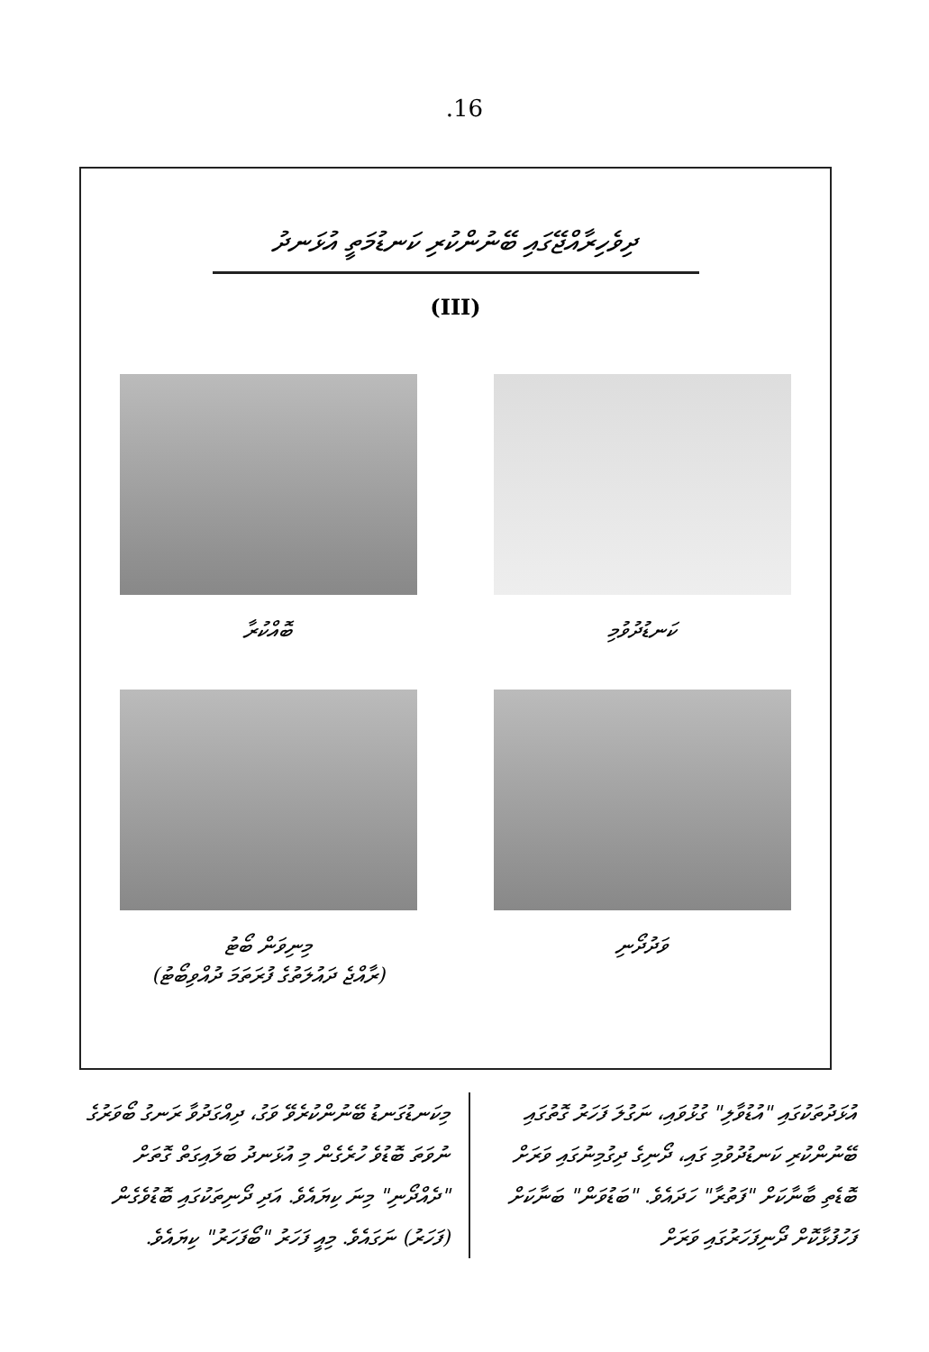.16
ދިވެހިރާއްޖޭގައި ބޭނުންކުރި ކަނޑުމަތީ އުޅަނދު
(III)
ކަނޑުދުވުމި
ބޮއްކުރާ
ވަދުދޯނި
މިނިވަން ބޯޓު
(ރާއްޖެ ދައުލަތުގެ ފުރަތަމަ ދުއްވިބޯޓު)
އުޅަދުތަކުގައި "އުޑުވާލި" ގުޅުވައި، ނަގުލަ ފަހަރު ގޮތުގައި ބޭނުންކުރި ކަނޑުދުވުމި ގައި، ދޯނިގެ ދިގުމިނުގައި ވަރަށް ބޮޑެތި ބާނާކަށް "ފަތުރާ" ހަދައެވެ. "ބަޑުވަން" ބަނާކަށް ފަހުފުޅާކޮށް ދޯނިފަހަރުގައި ވަރަށް
މިކަނޑުގަނޑު ބޭނުންކުރެވޭ ވަގު، ދިއްގަދުވާ ރަނގު ބޯވަރުގެ ނުވަތަ ބޮޑުވެ ހުރެގެން މި އުޅަނދު ބަލައިގަތް ގޮތަށް "ދެއްދޯނި" މިނަ ކިޔައެވެ. އަދި ދޯނިތަކުގައި ބޮޑުވެގެން (ފަހަރު) ނަގައެވެ. މިއީ ފަހަރު "ބޯފަހަރު" ކިޔައެވެ.